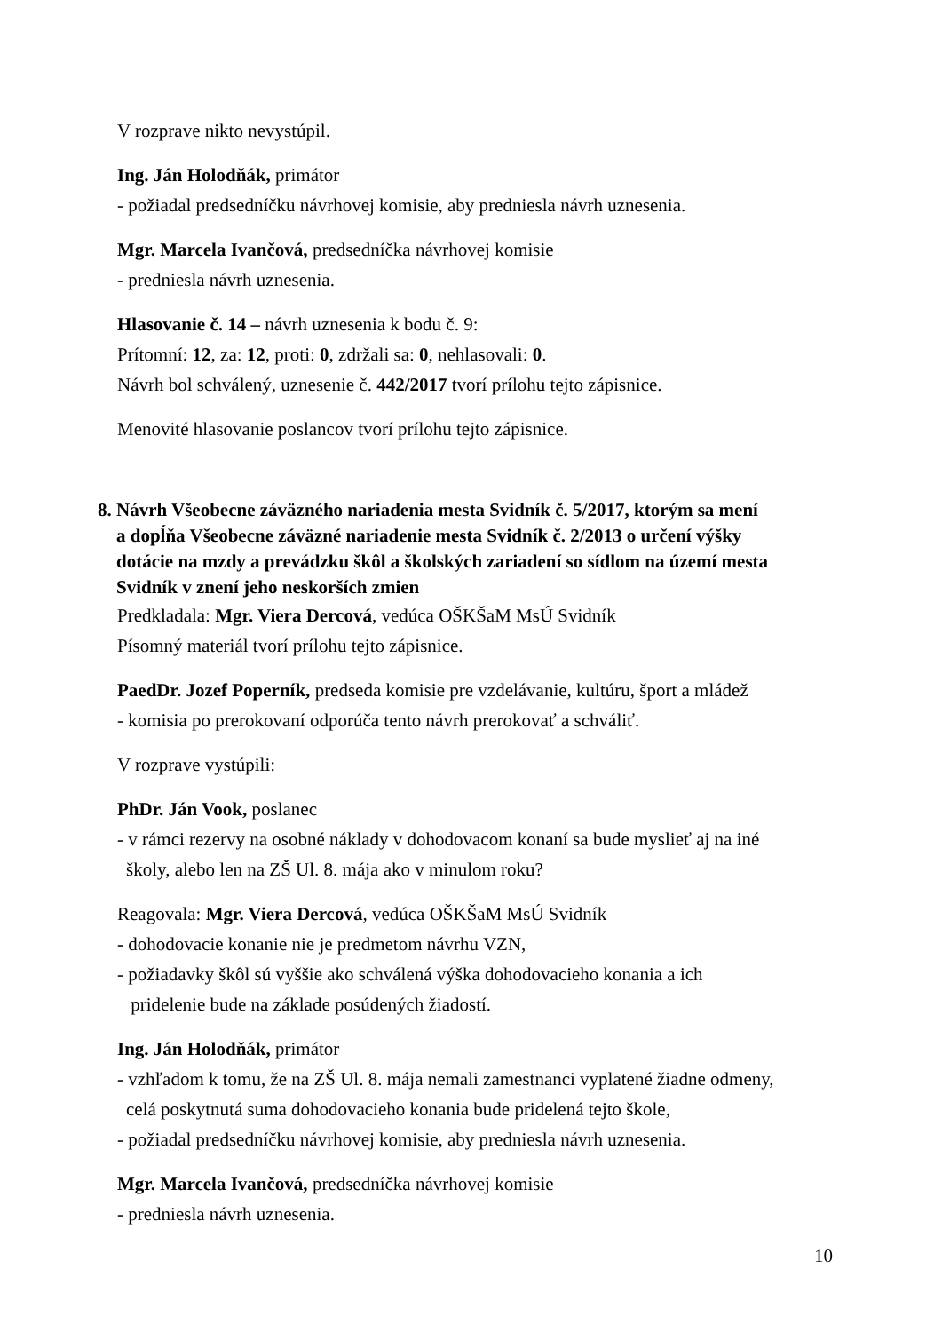V rozprave nikto nevystúpil.
Ing. Ján Holodňák, primátor
- požiadal predsedníčku návrhovej komisie, aby predniesla návrh uznesenia.
Mgr. Marcela Ivančová, predsedníčka návrhovej komisie
- predniesla návrh uznesenia.
Hlasovanie č. 14 – návrh uznesenia k bodu č. 9:
Prítomní: 12, za: 12, proti: 0, zdržali sa: 0, nehlasovali: 0.
Návrh bol schválený, uznesenie č. 442/2017 tvorí prílohu tejto zápisnice.
Menovité hlasovanie poslancov tvorí prílohu tejto zápisnice.
8. Návrh Všeobecne záväzného nariadenia mesta Svidník č. 5/2017, ktorým sa mení
a dopĺňa Všeobecne záväzné nariadenie mesta Svidník č. 2/2013 o určení výšky
dotácie na mzdy a prevádzku škôl a školských zariadení so sídlom na území mesta
Svidník v znení jeho neskorších zmien
Predkladala: Mgr. Viera Dercová, vedúca OŠKŠaM MsÚ Svidník
Písomný materiál tvorí prílohu tejto zápisnice.
PaedDr. Jozef Poperník, predseda komisie pre vzdelávanie, kultúru, šport a mládež
- komisia po prerokovaní odporúča tento návrh prerokovať a schváliť.
V rozprave vystúpili:
PhDr. Ján Vook, poslanec
- v rámci rezervy na osobné náklady v dohodovacom konaní sa bude myslieť aj na iné
školy, alebo len na ZŠ Ul. 8. mája ako v minulom roku?
Reagovala: Mgr. Viera Dercová, vedúca OŠKŠaM MsÚ Svidník
- dohodovacie konanie nie je predmetom návrhu VZN,
- požiadavky škôl sú vyššie ako schválená výška dohodovacieho konania a ich
pridelenie bude na základe posúdených žiadostí.
Ing. Ján Holodňák, primátor
- vzhľadom k tomu, že na ZŠ Ul. 8. mája nemali zamestnanci vyplatené žiadne odmeny,
celá poskytnutá suma dohodovacieho konania bude pridelená tejto škole,
- požiadal predsedníčku návrhovej komisie, aby predniesla návrh uznesenia.
Mgr. Marcela Ivančová, predsedníčka návrhovej komisie
- predniesla návrh uznesenia.
10